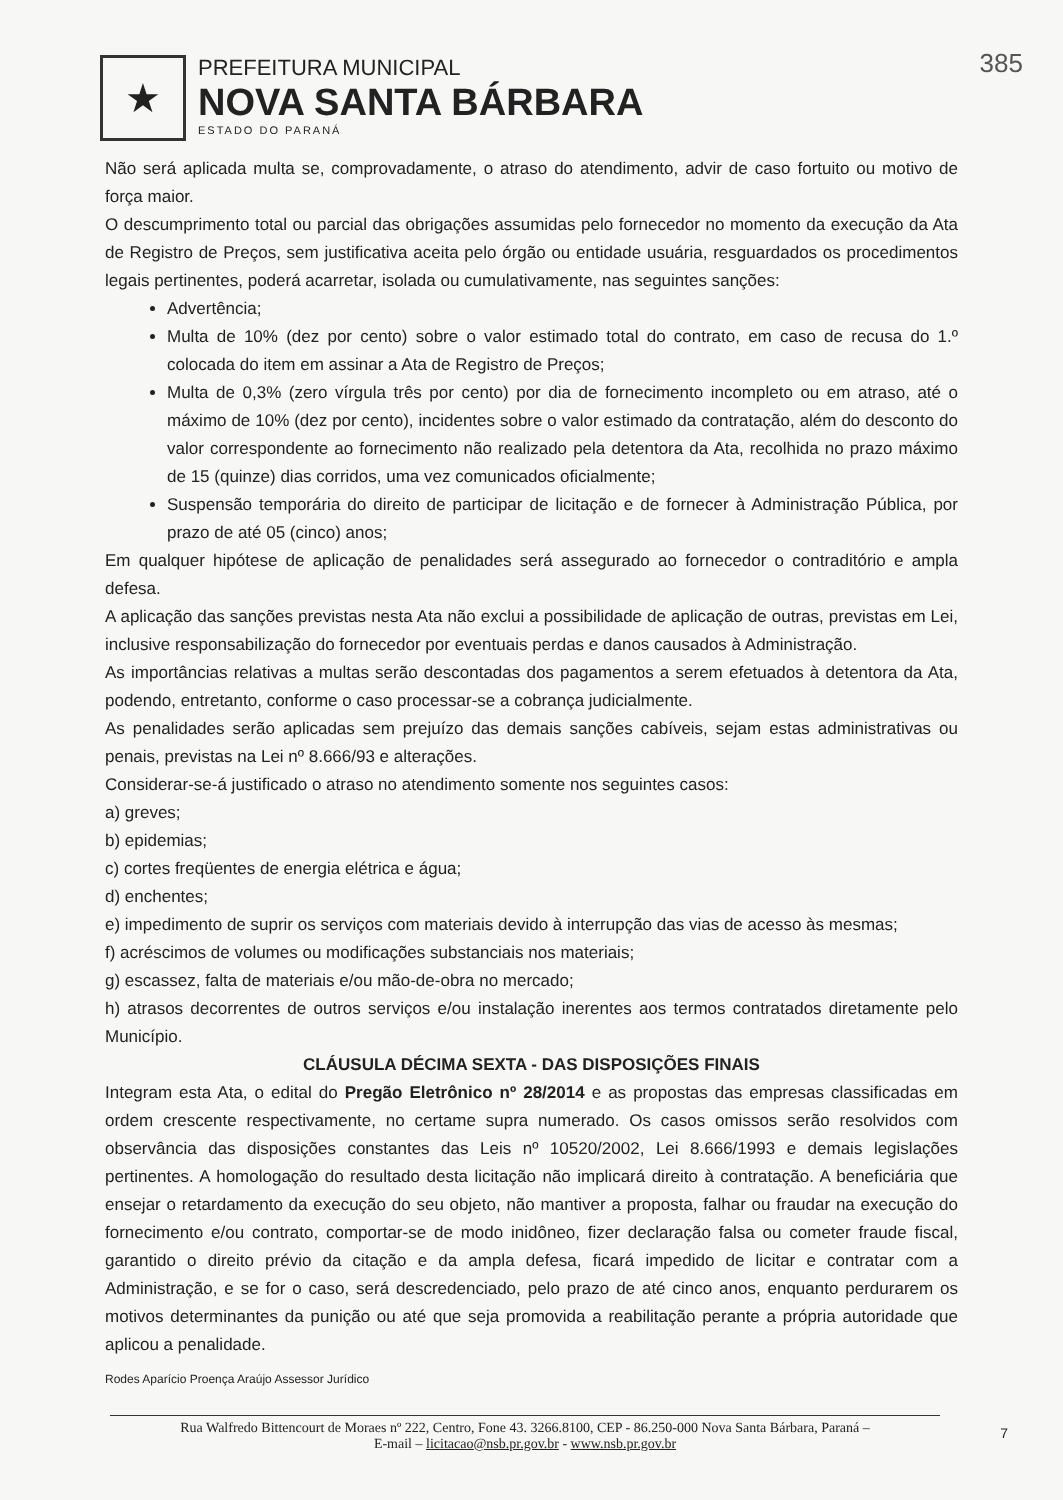385
★
PREFEITURA MUNICIPAL
NOVA SANTA BÁRBARA
ESTADO DO PARANÁ
Não será aplicada multa se, comprovadamente, o atraso do atendimento, advir de caso fortuito ou motivo de força maior.
O descumprimento total ou parcial das obrigações assumidas pelo fornecedor no momento da execução da Ata de Registro de Preços, sem justificativa aceita pelo órgão ou entidade usuária, resguardados os procedimentos legais pertinentes, poderá acarretar, isolada ou cumulativamente, nas seguintes sanções:
Advertência;
Multa de 10% (dez por cento) sobre o valor estimado total do contrato, em caso de recusa do 1.º colocada do item em assinar a Ata de Registro de Preços;
Multa de 0,3% (zero vírgula três por cento) por dia de fornecimento incompleto ou em atraso, até o máximo de 10% (dez por cento), incidentes sobre o valor estimado da contratação, além do desconto do valor correspondente ao fornecimento não realizado pela detentora da Ata, recolhida no prazo máximo de 15 (quinze) dias corridos, uma vez comunicados oficialmente;
Suspensão temporária do direito de participar de licitação e de fornecer à Administração Pública, por prazo de até 05 (cinco) anos;
Em qualquer hipótese de aplicação de penalidades será assegurado ao fornecedor o contraditório e ampla defesa.
A aplicação das sanções previstas nesta Ata não exclui a possibilidade de aplicação de outras, previstas em Lei, inclusive responsabilização do fornecedor por eventuais perdas e danos causados à Administração.
As importâncias relativas a multas serão descontadas dos pagamentos a serem efetuados à detentora da Ata, podendo, entretanto, conforme o caso processar-se a cobrança judicialmente.
As penalidades serão aplicadas sem prejuízo das demais sanções cabíveis, sejam estas administrativas ou penais, previstas na Lei nº 8.666/93 e alterações.
Considerar-se-á justificado o atraso no atendimento somente nos seguintes casos:
a) greves;
b) epidemias;
c) cortes freqüentes de energia elétrica e água;
d) enchentes;
e) impedimento de suprir os serviços com materiais devido à interrupção das vias de acesso às mesmas;
f) acréscimos de volumes ou modificações substanciais nos materiais;
g) escassez, falta de materiais e/ou mão-de-obra no mercado;
h) atrasos decorrentes de outros serviços e/ou instalação inerentes aos termos contratados diretamente pelo Município.
CLÁUSULA DÉCIMA SEXTA - DAS DISPOSIÇÕES FINAIS
Integram esta Ata, o edital do Pregão Eletrônico nº 28/2014 e as propostas das empresas classificadas em ordem crescente respectivamente, no certame supra numerado. Os casos omissos serão resolvidos com observância das disposições constantes das Leis nº 10520/2002, Lei 8.666/1993 e demais legislações pertinentes. A homologação do resultado desta licitação não implicará direito à contratação. A beneficiária que ensejar o retardamento da execução do seu objeto, não mantiver a proposta, falhar ou fraudar na execução do fornecimento e/ou contrato, comportar-se de modo inidôneo, fizer declaração falsa ou cometer fraude fiscal, garantido o direito prévio da citação e da ampla defesa, ficará impedido de licitar e contratar com a Administração, e se for o caso, será descredenciado, pelo prazo de até cinco anos, enquanto perdurarem os motivos determinantes da punição ou até que seja promovida a reabilitação perante a própria autoridade que aplicou a penalidade.
Rodes Aparício Proença Araújo Assessor Jurídico
Rua Walfredo Bittencourt de Moraes nº 222, Centro, Fone 43. 3266.8100, CEP - 86.250-000 Nova Santa Bárbara, Paraná –
E-mail – licitacao@nsb.pr.gov.br - www.nsb.pr.gov.br
7